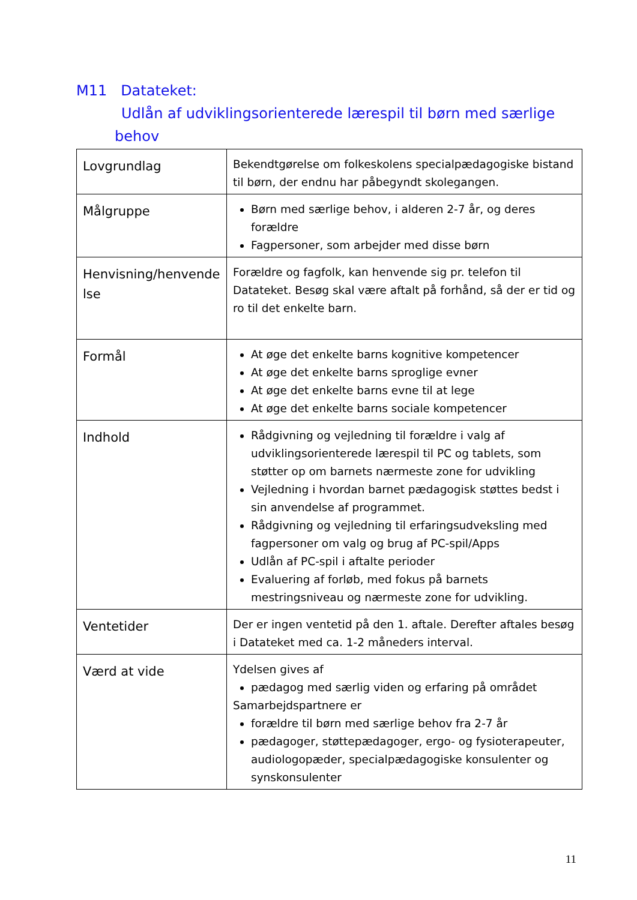M11 Datateket:
Udlån af udviklingsorienterede lærespil til børn med særlige
behov
| Lovgrundlag | Bekendtgørelse om folkeskolens specialpædagogiske bistand til børn, der endnu har påbegyndt skolegangen. |
| Målgruppe | Børn med særlige behov, i alderen 2-7 år, og deres forældre Fagpersoner, som arbejder med disse børn |
| Henvisning/henvende lse | Forældre og fagfolk, kan henvende sig pr. telefon til Datateket. Besøg skal være aftalt på forhånd, så der er tid og ro til det enkelte barn. |
| Formål | At øge det enkelte barns kognitive kompetencer At øge det enkelte barns sproglige evner At øge det enkelte barns evne til at lege At øge det enkelte barns sociale kompetencer |
| Indhold | Rådgivning og vejledning til forældre i valg af udviklingsorienterede lærespil til PC og tablets, som støtter op om barnets nærmeste zone for udvikling Vejledning i hvordan barnet pædagogisk støttes bedst i sin anvendelse af programmet. Rådgivning og vejledning til erfaringsudveksling med fagpersoner om valg og brug af PC-spil/Apps Udlån af PC-spil i aftalte perioder Evaluering af forløb, med fokus på barnets mestringsniveau og nærmeste zone for udvikling. |
| Ventetider | Der er ingen ventetid på den 1. aftale. Derefter aftales besøg i Datateket med ca. 1-2 måneders interval. |
| Værd at vide | Ydelsen gives af pædagog med særlig viden og erfaring på området Samarbejdspartnere er forældre til børn med særlige behov fra 2-7 år pædagoger, støttepædagoger, ergo- og fysioterapeuter, audiologopæder, specialpædagogiske konsulenter og synskonsulenter |
11